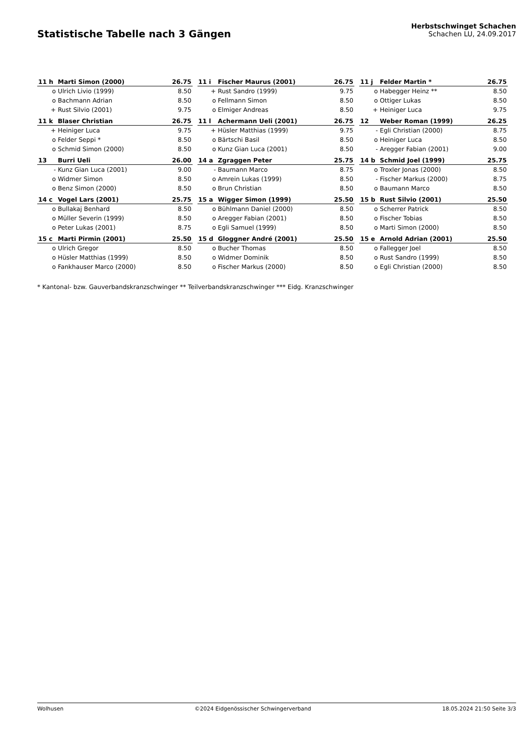Statistische Tabelle nach 3 Gängen
Herbstschwinget Schachen
Schachen LU, 24.09.2017
| 11 h | Marti Simon (2000) | 26.75 | | 11 i | Fischer Maurus (2001) | 26.75 | | 11 j | Felder Martin * | 26.75 |
| o | Ulrich Livio (1999) | 8.50 | | + | Rust Sandro (1999) | 9.75 | | o | Habegger Heinz ** | 8.50 |
| o | Bachmann Adrian | 8.50 | | o | Fellmann Simon | 8.50 | | o | Ottiger Lukas | 8.50 |
| + | Rust Silvio (2001) | 9.75 | | o | Elmiger Andreas | 8.50 | | + | Heiniger Luca | 9.75 |
| 11 k | Blaser Christian | 26.75 | | 11 l | Achermann Ueli (2001) | 26.75 | | 12 | Weber Roman (1999) | 26.25 |
| + | Heiniger Luca | 9.75 | | + | Hüsler Matthias (1999) | 9.75 | | - | Egli Christian (2000) | 8.75 |
| o | Felder Seppi * | 8.50 | | o | Bärtschi Basil | 8.50 | | o | Heiniger Luca | 8.50 |
| o | Schmid Simon (2000) | 8.50 | | o | Kunz Gian Luca (2001) | 8.50 | | - | Aregger Fabian (2001) | 9.00 |
| 13 | Burri Ueli | 26.00 | | 14 a | Zgraggen Peter | 25.75 | | 14 b | Schmid Joel (1999) | 25.75 |
| - | Kunz Gian Luca (2001) | 9.00 | | - | Baumann Marco | 8.75 | | o | Troxler Jonas (2000) | 8.50 |
| o | Widmer Simon | 8.50 | | o | Amrein Lukas (1999) | 8.50 | | - | Fischer Markus (2000) | 8.75 |
| o | Benz Simon (2000) | 8.50 | | o | Brun Christian | 8.50 | | o | Baumann Marco | 8.50 |
| 14 c | Vogel Lars (2001) | 25.75 | | 15 a | Wigger Simon (1999) | 25.50 | | 15 b | Rust Silvio (2001) | 25.50 |
| o | Bullakaj Benhard | 8.50 | | o | Bühlmann Daniel (2000) | 8.50 | | o | Scherrer Patrick | 8.50 |
| o | Müller Severin (1999) | 8.50 | | o | Aregger Fabian (2001) | 8.50 | | o | Fischer Tobias | 8.50 |
| o | Peter Lukas (2001) | 8.75 | | o | Egli Samuel (1999) | 8.50 | | o | Marti Simon (2000) | 8.50 |
| 15 c | Marti Pirmin (2001) | 25.50 | | 15 d | Gloggner André (2001) | 25.50 | | 15 e | Arnold Adrian (2001) | 25.50 |
| o | Ulrich Gregor | 8.50 | | o | Bucher Thomas | 8.50 | | o | Fallegger Joel | 8.50 |
| o | Hüsler Matthias (1999) | 8.50 | | o | Widmer Dominik | 8.50 | | o | Rust Sandro (1999) | 8.50 |
| o | Fankhauser Marco (2000) | 8.50 | | o | Fischer Markus (2000) | 8.50 | | o | Egli Christian (2000) | 8.50 |
* Kantonal- bzw. Gauverbandskranzschwinger ** Teilverbandskranzschwinger *** Eidg. Kranzschwinger
Wolhusen ©2024 Eidgenössischer Schwingerverband 18.05.2024 21:50 Seite 3/3